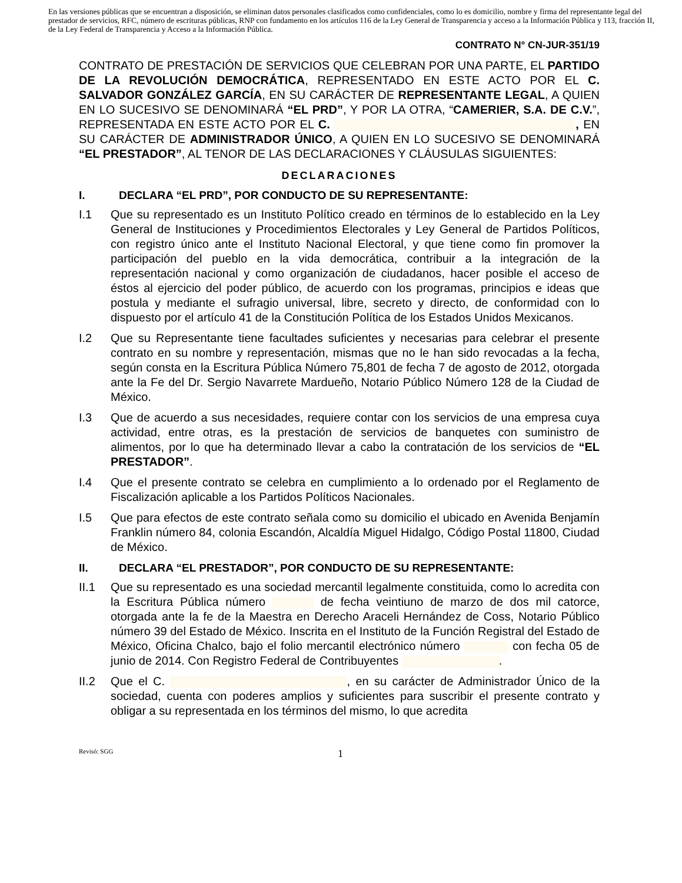En las versiones públicas que se encuentran a disposición, se eliminan datos personales clasificados como confidenciales, como lo es domicilio, nombre y firma del representante legal del prestador de servicios, RFC, número de escrituras públicas, RNP con fundamento en los artículos 116 de la Ley General de Transparencia y acceso a la Información Pública y 113, fracción II, de la Ley Federal de Transparencia y Acceso a la Información Pública.
CONTRATO N° CN-JUR-351/19
CONTRATO DE PRESTACIÓN DE SERVICIOS QUE CELEBRAN POR UNA PARTE, EL PARTIDO DE LA REVOLUCIÓN DEMOCRÁTICA, REPRESENTADO EN ESTE ACTO POR EL C. SALVADOR GONZÁLEZ GARCÍA, EN SU CARÁCTER DE REPRESENTANTE LEGAL, A QUIEN EN LO SUCESIVO SE DENOMINARÁ “EL PRD”, Y POR LA OTRA, “CAMERIER, S.A. DE C.V.”, REPRESENTADA EN ESTE ACTO POR EL C. , EN SU CARÁCTER DE ADMINISTRADOR ÚNICO, A QUIEN EN LO SUCESIVO SE DENOMINARÁ “EL PRESTADOR”, AL TENOR DE LAS DECLARACIONES Y CLÁUSULAS SIGUIENTES:
DECLARACIONES
I. DECLARA “EL PRD”, POR CONDUCTO DE SU REPRESENTANTE:
I.1 Que su representado es un Instituto Político creado en términos de lo establecido en la Ley General de Instituciones y Procedimientos Electorales y Ley General de Partidos Políticos, con registro único ante el Instituto Nacional Electoral, y que tiene como fin promover la participación del pueblo en la vida democrática, contribuir a la integración de la representación nacional y como organización de ciudadanos, hacer posible el acceso de éstos al ejercicio del poder público, de acuerdo con los programas, principios e ideas que postula y mediante el sufragio universal, libre, secreto y directo, de conformidad con lo dispuesto por el artículo 41 de la Constitución Política de los Estados Unidos Mexicanos.
I.2 Que su Representante tiene facultades suficientes y necesarias para celebrar el presente contrato en su nombre y representación, mismas que no le han sido revocadas a la fecha, según consta en la Escritura Pública Número 75,801 de fecha 7 de agosto de 2012, otorgada ante la Fe del Dr. Sergio Navarrete Mardueño, Notario Público Número 128 de la Ciudad de México.
I.3 Que de acuerdo a sus necesidades, requiere contar con los servicios de una empresa cuya actividad, entre otras, es la prestación de servicios de banquetes con suministro de alimentos, por lo que ha determinado llevar a cabo la contratación de los servicios de “EL PRESTADOR”.
I.4 Que el presente contrato se celebra en cumplimiento a lo ordenado por el Reglamento de Fiscalización aplicable a los Partidos Políticos Nacionales.
I.5 Que para efectos de este contrato señala como su domicilio el ubicado en Avenida Benjamín Franklin número 84, colonia Escandón, Alcaldía Miguel Hidalgo, Código Postal 11800, Ciudad de México.
II. DECLARA “EL PRESTADOR”, POR CONDUCTO DE SU REPRESENTANTE:
II.1 Que su representado es una sociedad mercantil legalmente constituida, como lo acredita con la Escritura Pública número de fecha veintiuno de marzo de dos mil catorce, otorgada ante la fe de la Maestra en Derecho Araceli Hernández de Coss, Notario Público número 39 del Estado de México. Inscrita en el Instituto de la Función Registral del Estado de México, Oficina Chalco, bajo el folio mercantil electrónico número con fecha 05 de junio de 2014. Con Registro Federal de Contribuyentes .
II.2 Que el C. , en su carácter de Administrador Único de la sociedad, cuenta con poderes amplios y suficientes para suscribir el presente contrato y obligar a su representada en los términos del mismo, lo que acredita
Revisó: SGG
1